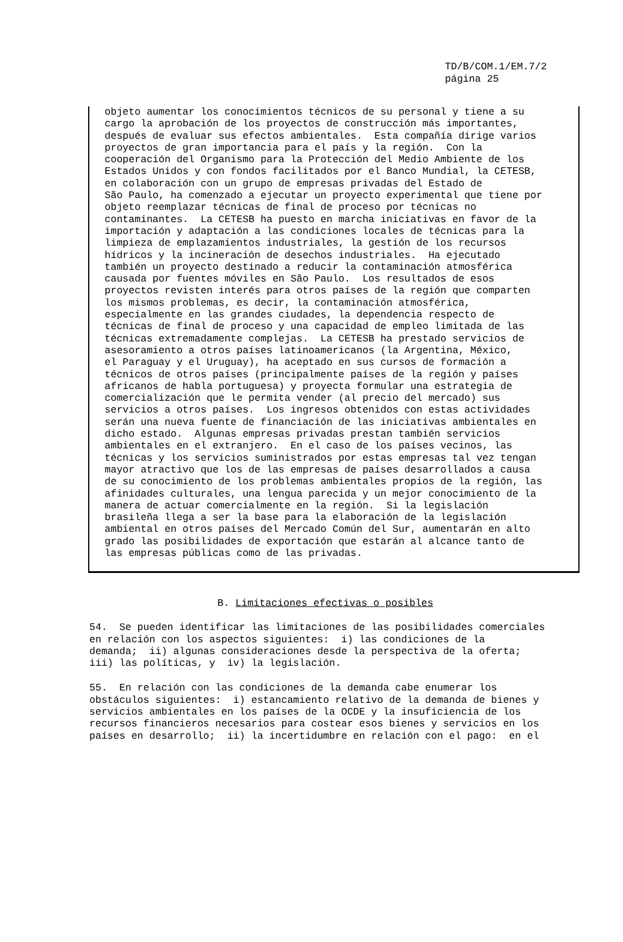TD/B/COM.1/EM.7/2
página 25
objeto aumentar los conocimientos técnicos de su personal y tiene a su cargo la aprobación de los proyectos de construcción más importantes, después de evaluar sus efectos ambientales. Esta compañía dirige varios proyectos de gran importancia para el país y la región. Con la cooperación del Organismo para la Protección del Medio Ambiente de los Estados Unidos y con fondos facilitados por el Banco Mundial, la CETESB, en colaboración con un grupo de empresas privadas del Estado de São Paulo, ha comenzado a ejecutar un proyecto experimental que tiene por objeto reemplazar técnicas de final de proceso por técnicas no contaminantes. La CETESB ha puesto en marcha iniciativas en favor de la importación y adaptación a las condiciones locales de técnicas para la limpieza de emplazamientos industriales, la gestión de los recursos hídricos y la incineración de desechos industriales. Ha ejecutado también un proyecto destinado a reducir la contaminación atmosférica causada por fuentes móviles en São Paulo. Los resultados de esos proyectos revisten interés para otros países de la región que comparten los mismos problemas, es decir, la contaminación atmosférica, especialmente en las grandes ciudades, la dependencia respecto de técnicas de final de proceso y una capacidad de empleo limitada de las técnicas extremadamente complejas. La CETESB ha prestado servicios de asesoramiento a otros países latinoamericanos (la Argentina, México, el Paraguay y el Uruguay), ha aceptado en sus cursos de formación a técnicos de otros países (principalmente países de la región y países africanos de habla portuguesa) y proyecta formular una estrategia de comercialización que le permita vender (al precio del mercado) sus servicios a otros países. Los ingresos obtenidos con estas actividades serán una nueva fuente de financiación de las iniciativas ambientales en dicho estado. Algunas empresas privadas prestan también servicios ambientales en el extranjero. En el caso de los países vecinos, las técnicas y los servicios suministrados por estas empresas tal vez tengan mayor atractivo que los de las empresas de países desarrollados a causa de su conocimiento de los problemas ambientales propios de la región, las afinidades culturales, una lengua parecida y un mejor conocimiento de la manera de actuar comercialmente en la región. Si la legislación brasileña llega a ser la base para la elaboración de la legislación ambiental en otros países del Mercado Común del Sur, aumentarán en alto grado las posibilidades de exportación que estarán al alcance tanto de las empresas públicas como de las privadas.
B. Limitaciones efectivas o posibles
54. Se pueden identificar las limitaciones de las posibilidades comerciales en relación con los aspectos siguientes: i) las condiciones de la demanda; ii) algunas consideraciones desde la perspectiva de la oferta; iii) las políticas, y iv) la legislación.
55. En relación con las condiciones de la demanda cabe enumerar los obstáculos siguientes: i) estancamiento relativo de la demanda de bienes y servicios ambientales en los países de la OCDE y la insuficiencia de los recursos financieros necesarios para costear esos bienes y servicios en los países en desarrollo; ii) la incertidumbre en relación con el pago: en el